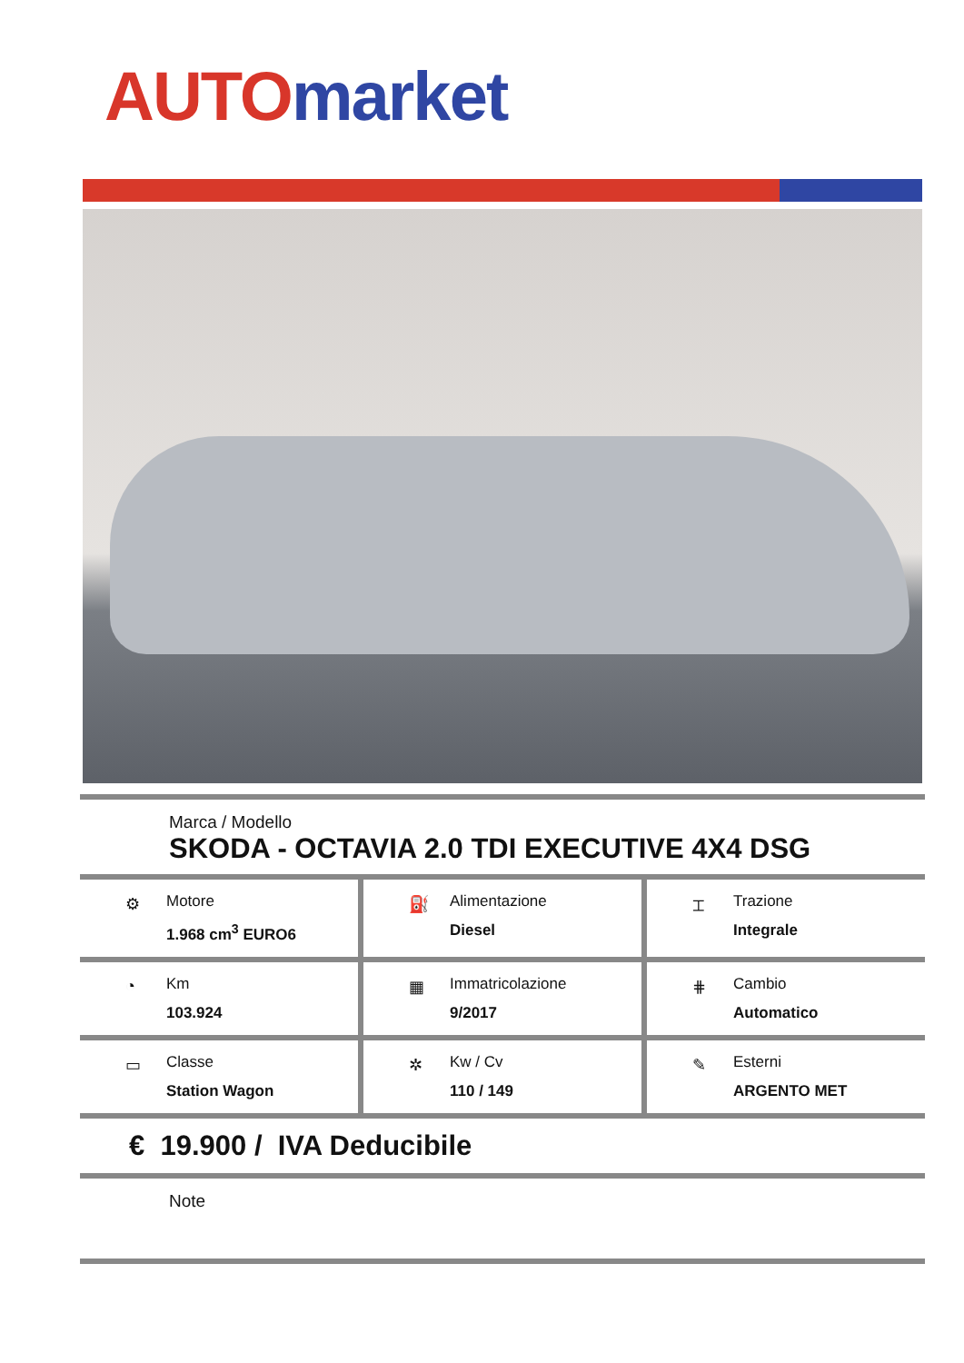AUTO market
Marca / Modello
SKODA - OCTAVIA 2.0 TDI EXECUTIVE 4X4 DSG
⚙
Motore
1.968 cm<sup>3</sup> EURO6
⛽
Alimentazione
Diesel
⌶
Trazione
Integrale
◔
Km
103.924
▦
Immatricolazione
9/2017
⋕
Cambio
Automatico
▭
Classe
Station Wagon
✲
Kw / Cv
110 / 149
✎
Esterni
ARGENTO MET
€ 19.900 / IVA Deducibile
Note